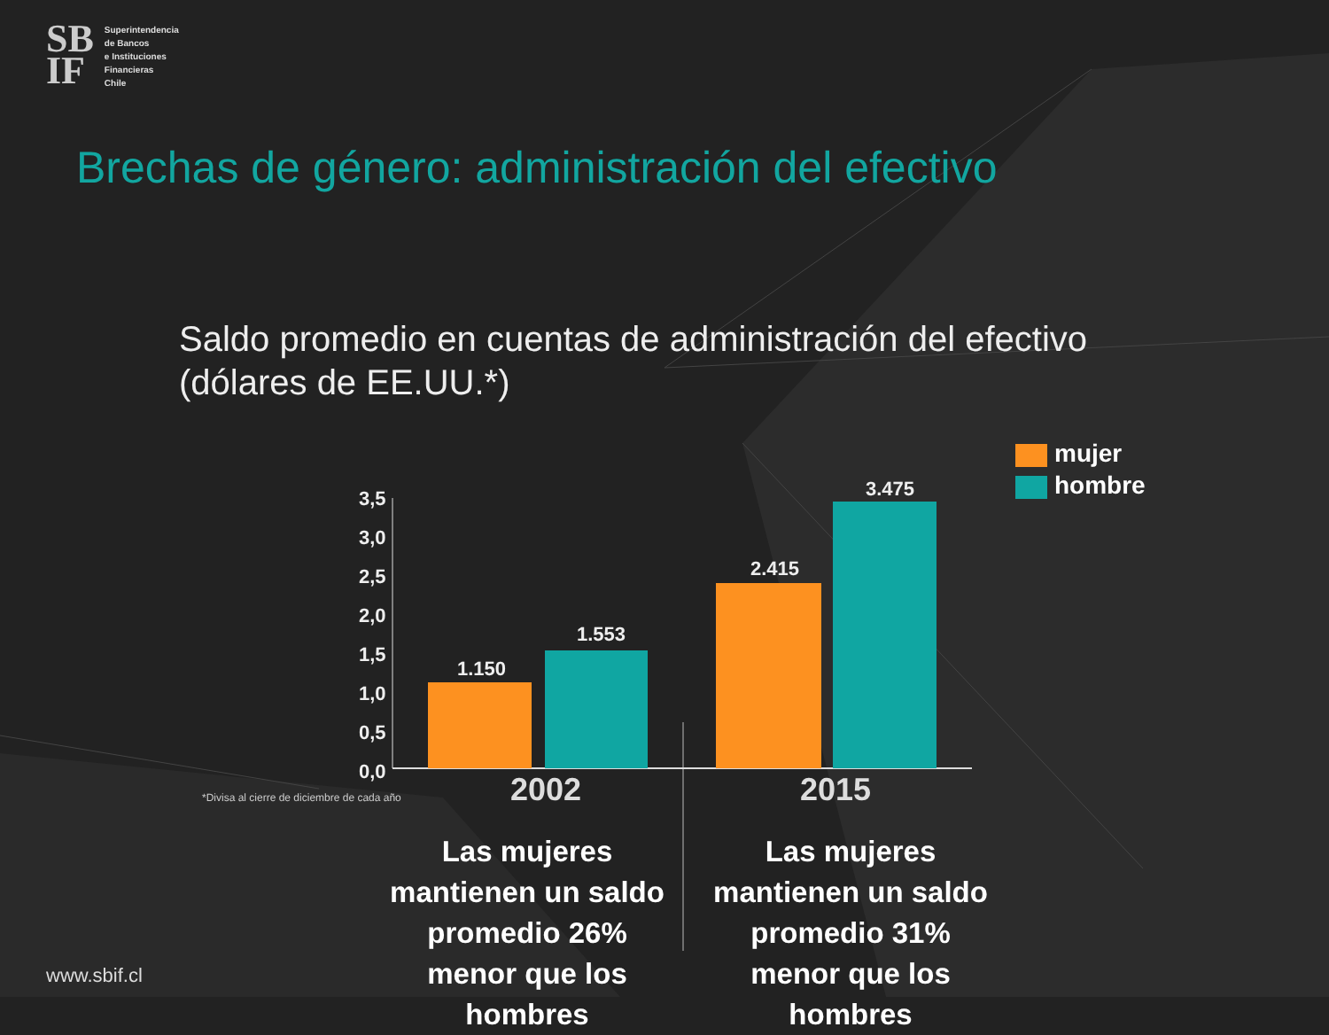SB
IF
Superintendencia
de Bancos
e Instituciones
Financieras
Chile
Brechas de género: administración del efectivo
Saldo promedio en cuentas de administración del efectivo
(dólares de EE.UU.*)
mujer
hombre
3,5
3,0
2,5
2,0
1,5
1,0
0,5
0,0
1.150
1.553
2.415
3.475
2002 2015
*Divisa al cierre de diciembre de cada año
Las mujeres mantienen un saldo promedio 26% menor que los hombres
Las mujeres mantienen un saldo promedio 31% menor que los hombres
www.sbif.cl